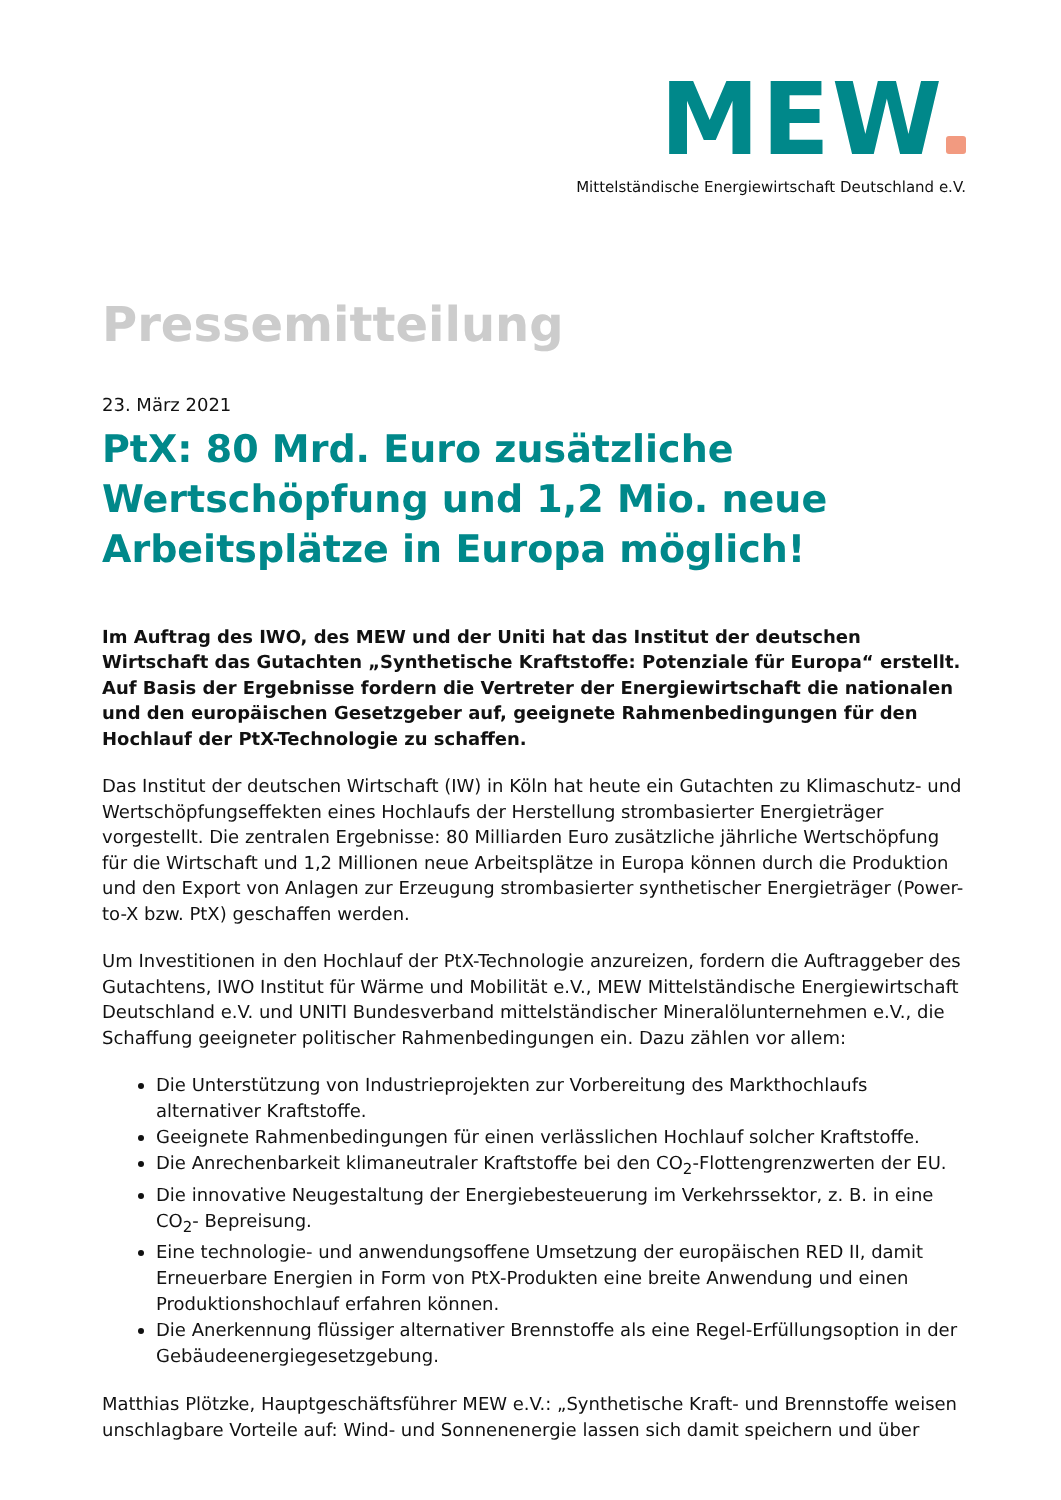MEW
Mittelständische Energiewirtschaft Deutschland e.V.
Pressemitteilung
23. März 2021
PtX: 80 Mrd. Euro zusätzliche Wertschöpfung und 1,2 Mio. neue Arbeitsplätze in Europa möglich!
Im Auftrag des IWO, des MEW und der Uniti hat das Institut der deutschen Wirtschaft das Gutachten „Synthetische Kraftstoffe: Potenziale für Europa“ erstellt. Auf Basis der Ergebnisse fordern die Vertreter der Energiewirtschaft die nationalen und den europäischen Gesetzgeber auf, geeignete Rahmenbedingungen für den Hochlauf der PtX-Technologie zu schaffen.
Das Institut der deutschen Wirtschaft (IW) in Köln hat heute ein Gutachten zu Klimaschutz- und Wertschöpfungseffekten eines Hochlaufs der Herstellung strombasierter Energieträger vorgestellt. Die zentralen Ergebnisse: 80 Milliarden Euro zusätzliche jährliche Wertschöpfung für die Wirtschaft und 1,2 Millionen neue Arbeitsplätze in Europa können durch die Produktion und den Export von Anlagen zur Erzeugung strombasierter synthetischer Energieträger (Power-to-X bzw. PtX) geschaffen werden.
Um Investitionen in den Hochlauf der PtX-Technologie anzureizen, fordern die Auftraggeber des Gutachtens, IWO Institut für Wärme und Mobilität e.V., MEW Mittelständische Energiewirtschaft Deutschland e.V. und UNITI Bundesverband mittelständischer Mineralölunternehmen e.V., die Schaffung geeigneter politischer Rahmenbedingungen ein. Dazu zählen vor allem:
Die Unterstützung von Industrieprojekten zur Vorbereitung des Markthochlaufs alternativer Kraftstoffe.
Geeignete Rahmenbedingungen für einen verlässlichen Hochlauf solcher Kraftstoffe.
Die Anrechenbarkeit klimaneutraler Kraftstoffe bei den CO<sub>2</sub>-Flottengrenzwerten der EU.
Die innovative Neugestaltung der Energiebesteuerung im Verkehrssektor, z. B. in eine CO<sub>2</sub>- Bepreisung.
Eine technologie- und anwendungsoffene Umsetzung der europäischen RED II, damit Erneuerbare Energien in Form von PtX-Produkten eine breite Anwendung und einen Produktionshochlauf erfahren können.
Die Anerkennung flüssiger alternativer Brennstoffe als eine Regel-Erfüllungsoption in der Gebäudeenergiegesetzgebung.
Matthias Plötzke, Hauptgeschäftsführer MEW e.V.: „Synthetische Kraft- und Brennstoffe weisen unschlagbare Vorteile auf: Wind- und Sonnenenergie lassen sich damit speichern und über